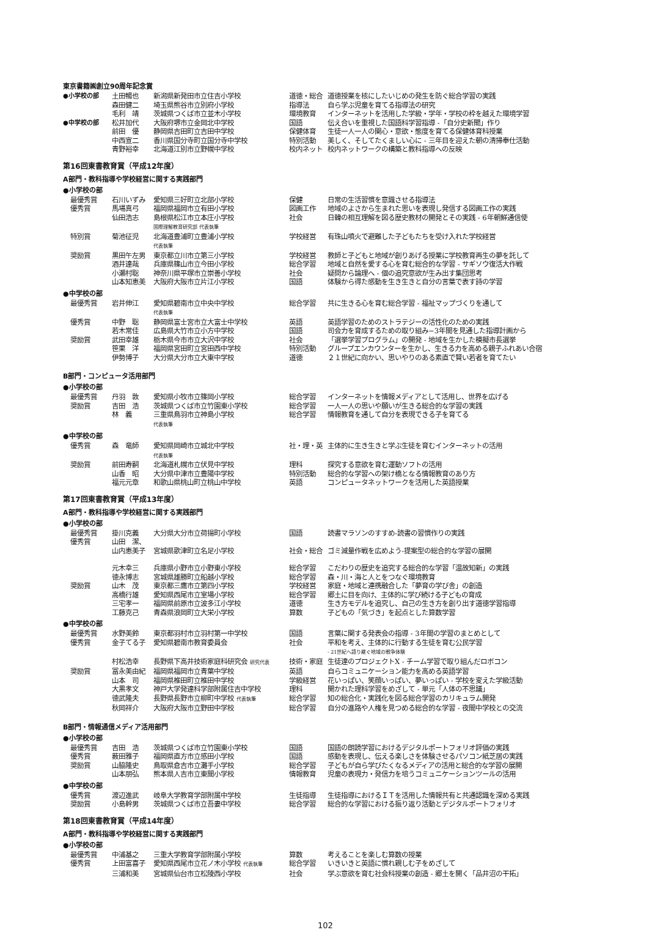東京書籍㈱創立90周年記念賞
| ●小学校の部 | 土田暢也 | 新潟県新発田市立住吉小学校 | 道徳・総合 | 道徳授業を核にしたいじめの発生を防ぐ総合学習の実践 |
| | 森田健二 | 埼玉県熊谷市立別府小学校 | 指導法 | 自ら学ぶ児童を育てる指導法の研究 |
| | 毛利 靖 | 茨城県つくば市立並木小学校 | 環境教育 | インターネットを活用した学級・学年・学校の枠を越えた環境学習 |
| ●中学校の部 | 松井加代 | 大阪府堺市立金岡北中学校 | 国語 | 伝え合いを重視した国語科学習指導 -「自分史新聞」作り |
| | 前田 優 | 静岡県吉田町立吉田中学校 | 保健体育 | 生徒一人一人の関心・意欲・態度を育てる保健体育科授業 |
| | 中西宣二 | 香川県国分寺町立国分寺中学校 | 特別活動 | 美しく、そしてたくましい心に - 三年目を迎えた朝の清掃奉仕活動 |
| | 青野裕幸 | 北海道江別市立野幌中学校 | 校内ネット | 校内ネットワークの構築と教科指導への反映 |
第16回東書教育賞（平成12年度）
A部門・教科指導や学校経営に関する実践部門
●小学校の部
| 最優秀賞 | 石川いずみ | 愛知県三好町立北部小学校 | 保健 | 日常の生活習慣を意識させる指導法 |
| 優秀賞 | 馬場真弓 | 福岡県福岡市立有田小学校 | 図画工作 | 地域のよさから生まれた思いを表現し発信する図画工作の実践 |
| | 仙田浩志 | 島根県松江市立本庄小学校 国際理解教育研究部 代表執筆 | 社会 | 日韓の相互理解を図る歴史教材の開発とその実践 - 6年朝鮮通信使 |
| 特別賞 | 菊池征児 | 北海道豊浦町立豊浦小学校 代表執筆 | 学校経営 | 有珠山噴火で避難した子どもたちを受け入れた学校経営 |
| 奨励賞 | 黒田午左男 | 東京都立川市立第三小学校 | 学校経営 | 教師と子どもと地域が創りあげる授業に学校教育再生の夢を託して |
| | 酒井達哉 | 兵庫県篠山市立今田小学校 | 総合学習 | 地域と自然を愛する心を育む総合的な学習 - サギソウ復活大作戦 |
| | 小瀬村聡 | 神奈川県平塚市立崇善小学校 | 社会 | 疑問から論理へ - 個の追究意欲が生み出す集団思考 |
| | 山本知恵美 | 大阪府大阪市立片江小学校 | 国語 | 体験から得た感動を生き生きと自分の言葉で表す詩の学習 |
●中学校の部
| 最優秀賞 | 岩井伸江 | 愛知県碧南市立中央中学校 代表執筆 | 総合学習 | 共に生きる心を育む総合学習 - 福祉マップづくりを通して |
| 優秀賞 | 中野 聡 | 静岡県富士宮市立大富士中学校 | 英語 | 英語学習のためのストラテジーの活性化のための実践 |
| | 若木常佳 | 広島県大竹市立小方中学校 | 国語 | 司会力を育成するための取り組み−3年間を見通した指導計画から |
| 奨励賞 | 武田幸雄 | 栃木県今市市立大沢中学校 | 社会 | 「選挙学習プログラム」の開発 - 地域を生かした模擬市長選挙 |
| | 笹栗 洋 | 福岡県宮田町立宮田西中学校 | 特別活動 | グループエンカウンターを生かし、生きる力を高める親子ふれあい合宿 |
| | 伊勢博子 | 大分県大分市立大東中学校 | 道徳 | ２１世紀に向かい、思いやりのある素直で賢い若者を育てたい |
B部門・コンピュータ活用部門
●小学校の部
| 最優秀賞 | 丹羽 敦 | 愛知県小牧市立篠岡小学校 | 総合学習 | インターネットを情報メディアとして活用し、世界を広げる |
| 奨励賞 | 吉田 浩 | 茨城県つくば市立竹園東小学校 | 総合学習 | 一人一人の思いや願いが生きる総合的な学習の実践 |
| | 林 義 | 三重県鳥羽市立神島小学校 代表執筆 | 総合学習 | 情報教育を通して自分を表現できる子を育てる |
●中学校の部
| 優秀賞 | 森 竜師 | 愛知県岡崎市立城北中学校 代表執筆 | 社・理・英 | 主体的に生き生きと学ぶ生徒を育むインターネットの活用 |
| 奨励賞 | 前田寿嗣 | 北海道札幌市立伏見中学校 | 理科 | 探究する意欲を育む運動ソフトの活用 |
| | 山香 昭 | 大分県中津市立豊陽中学校 | 特別活動 | 総合的な学習への架け橋となる情報教育のあり方 |
| | 福元元章 | 和歌山県桃山町立桃山中学校 | 英語 | コンピュータネットワークを活用した英語授業 |
第17回東書教育賞（平成13年度）
A部門・教科指導や学校経営に関する実践部門
●小学校の部
| 最優秀賞 | 掛川克義 | 大分県大分市立荷揚町小学校 | 国語 | 読書マラソンのすすめ-読書の習慣作りの実践 |
| 優秀賞 | 山田 潔、 山内恵美子 | 宮城県歌津町立名足小学校 | 社会・総合 | ゴミ減量作戦を広めよう-提案型の総合的な学習の展開 |
| | 元木幸三 | 兵庫県小野市立小野東小学校 | 総合学習 | こだわりの歴史を追究する総合的な学習「温故知新」の実践 |
| | 徳永博志 | 宮城県雄勝町立船越小学校 | 総合学習 | 森・川・海と人とをつなぐ環境教育 |
| 奨励賞 | 山木 茂 | 東京都三鷹市立第四小学校 | 学校経営 | 家庭・地域と連携融合した「夢育の学び舎」の創造 |
| | 高橋行雄 | 愛知県西尾市立室場小学校 | 総合学習 | 郷土に目を向け、主体的に学び続ける子どもの育成 |
| | 三宅孝一 | 福岡県前原市立波多江小学校 | 道徳 | 生き方モデルを追究し、自己の生き方を創り出す道徳学習指導 |
| | 工藤克己 | 青森県浪岡町立大栄小学校 | 算数 | 子どもの「気づき」を起点とした算数学習 |
●中学校の部
| 最優秀賞 | 水野美鈴 | 東京都羽村市立羽村第一中学校 | 国語 | 言葉に関する発表会の指導 - 3年間の学習のまとめとして |
| 優秀賞 | 金子てる子 | 愛知県碧南市教育委員会 | 社会 | 平和を考え、主体的に行動する生徒を育む公民学習 - 21世紀へ語り継ぐ地域の戦争体験 |
| | 村松浩幸 | 長野県下高井技術家庭科研究会 研究代表 | 技術・家庭 | 生徒達のプロジェクトX - チーム学習で取り組んだロボコン |
| 奨励賞 | 冨永美由紀 | 福岡県福岡市立青葉中学校 | 英語 | 自らコミュニケーション能力を高める英語学習 |
| | 山本 司 | 福岡県椎田町立椎田中学校 | 学級経営 | 花いっぱい、笑顔いっぱい、夢いっぱい - 学校を変えた学級活動 |
| | 大黒孝文 | 神戸大学発達科学部附属住吉中学校 | 理科 | 開かれた理科学習をめざして - 単元「人体の不思議」 |
| | 徳武隆夫 | 長野県長野市立柳町中学校 代表執筆 | 総合学習 | 知の総合化・実践化を図る総合学習のカリキュラム開発 |
| | 秋岡祥介 | 大阪府大阪市立野田中学校 | 総合学習 | 自分の進路や人権を見つめる総合的な学習 - 夜間中学校との交流 |
B部門・情報通信メディア活用部門
●小学校の部
| 最優秀賞 | 吉田 浩 | 茨城県つくば市立竹園東小学校 | 国語 | 国語の朗読学習におけるデジタルポートフォリオ評価の実践 |
| 優秀賞 | 薮田雅子 | 福岡県直方市立感田小学校 | 国語 | 感動を表現し、伝える楽しさを体験させるパソコン紙芝居の実践 |
| 奨励賞 | 山脇隆史 | 鳥取県倉吉市立灘手小学校 | 総合学習 | 子どもが自ら学びたくなるメディアの活用と総合的な学習の展開 |
| | 山本朋弘 | 熊本県人吉市立東間小学校 | 情報教育 | 児童の表現力・発信力を培うコミュニケーションツールの活用 |
●中学校の部
| 優秀賞 | 渡辺進武 | 岐阜大学教育学部附属中学校 | 生徒指導 | 生徒指導におけるＩＴを活用した情報共有と共通認識を深める実践 |
| 奨励賞 | 小島幹男 | 茨城県つくば市立吾妻中学校 | 総合学習 | 総合的な学習における振り返り活動とデジタルポートフォリオ |
第18回東書教育賞（平成14年度）
A部門・教科指導や学校経営に関する実践部門
●小学校の部
| 最優秀賞 | 中浦基之 | 三重大学教育学部附属小学校 | 算数 | 考えることを楽しむ算数の授業 |
| 優秀賞 | 上田富喜子 | 愛知県西尾市立花ノ木小学校 代表執筆 | 総合学習 | いきいきと英語に慣れ親しむ子をめざして |
| | 三浦和美 | 宮城県仙台市立松陵西小学校 | 社会 | 学ぶ意欲を育む社会科授業の創造 - 郷土を開く「品井沼の干拓」 |
102